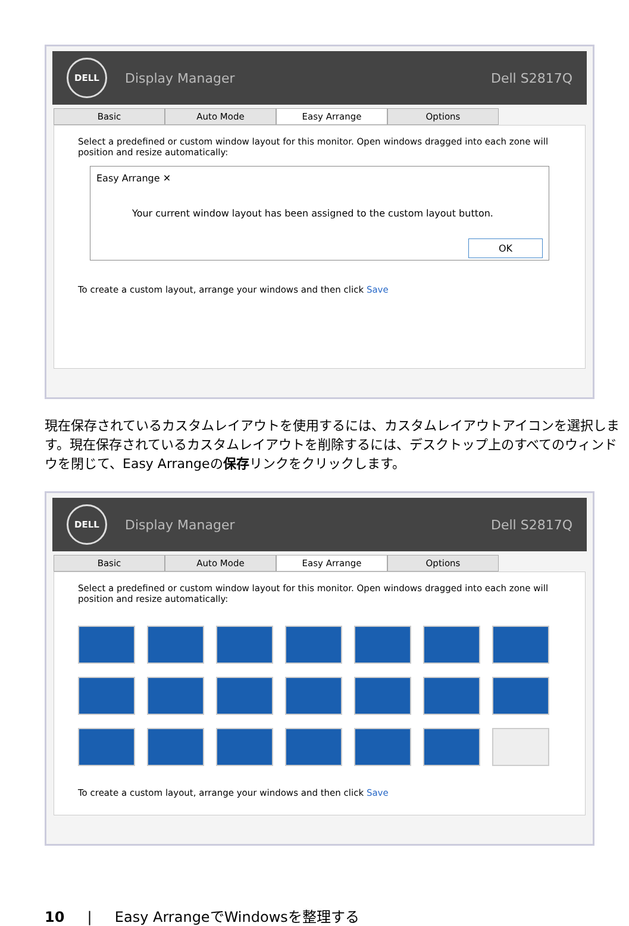DELL
Display Manager Dell S2817Q
Basic Auto Mode Easy Arrange Options
Select a predefined or custom window layout for this monitor. Open windows dragged into each zone will position and resize automatically:
Easy Arrange ✕
Your current window layout has been assigned to the custom layout button.
OK
To create a custom layout, arrange your windows and then click Save
現在保存されているカスタムレイアウトを使用するには、カスタムレイアウトアイコンを選択します。現在保存されているカスタムレイアウトを削除するには、デスクトップ上のすべてのウィンドウを閉じて、Easy Arrangeの保存リンクをクリックします。
DELL
Display Manager Dell S2817Q
Basic Auto Mode Easy Arrange Options
Select a predefined or custom window layout for this monitor. Open windows dragged into each zone will position and resize automatically:
To create a custom layout, arrange your windows and then click Save
10 | Easy ArrangeでWindowsを整理する